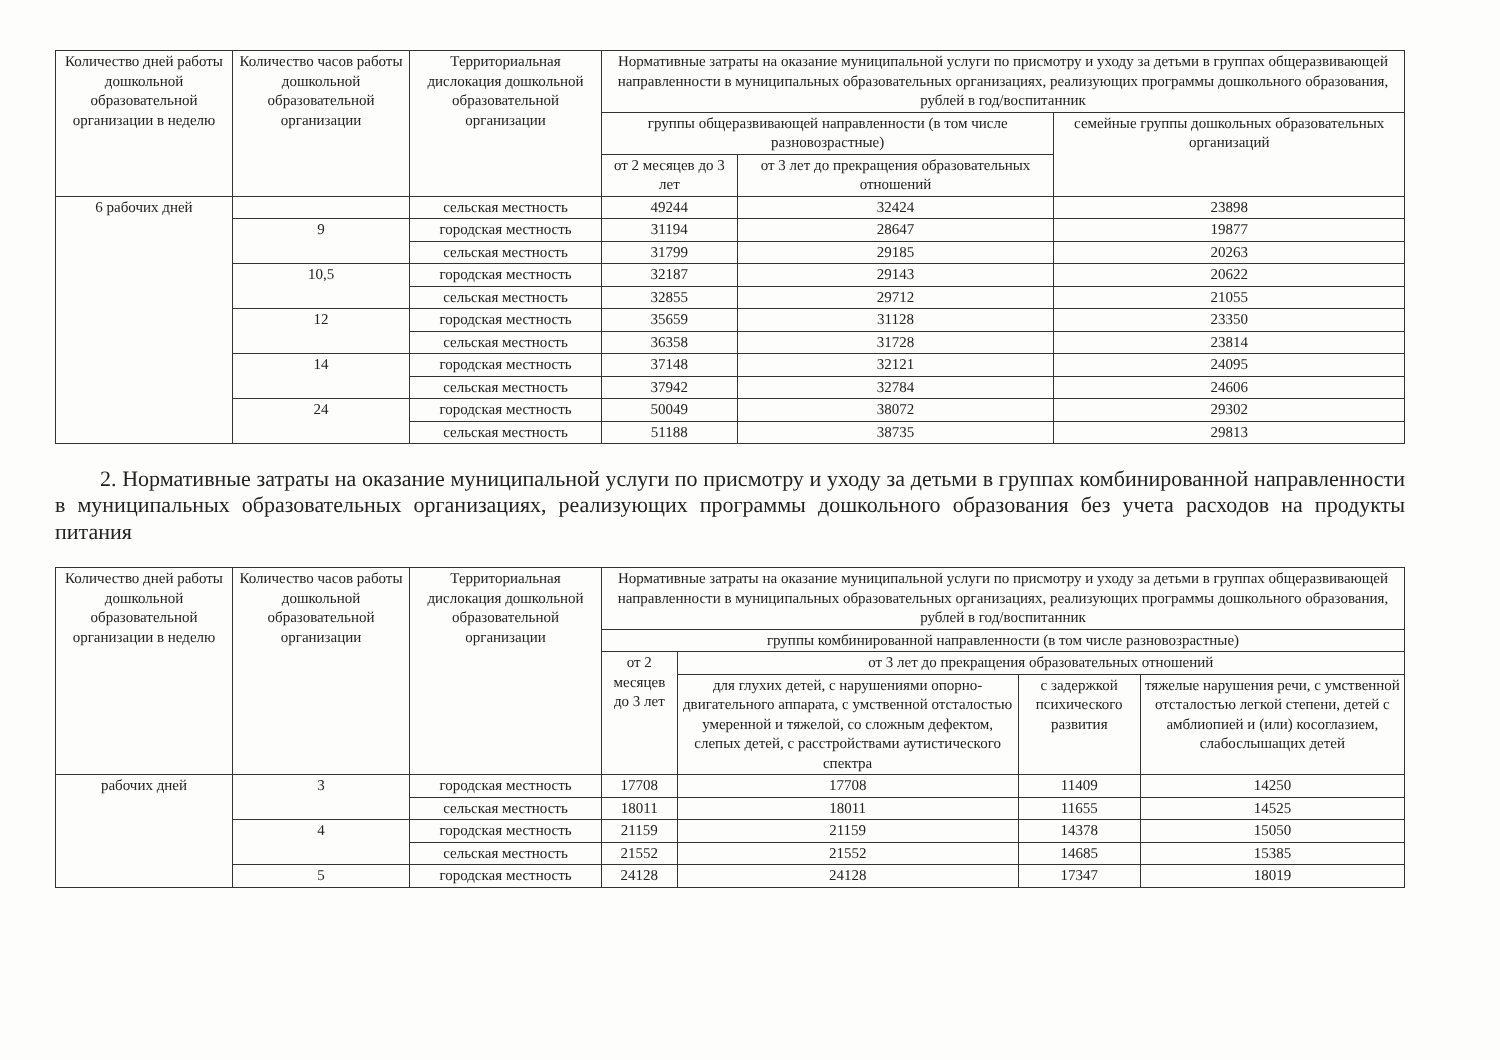| Количество дней работы дошкольной образовательной организации в неделю | Количество часов работы дошкольной образовательной организации | Территориальная дислокация дошкольной образовательной организации | Нормативные затраты на оказание муниципальной услуги по присмотру и уходу за детьми в группах общеразвивающей направленности в муниципальных образовательных организациях, реализующих программы дошкольного образования, рублей в год/воспитанник | | |
| --- | --- | --- | --- | --- | --- |
| | | | группы общеразвивающей направленности (в том числе разновозрастные) | | семейные группы дошкольных образовательных организаций |
| | | | от 2 месяцев до 3 лет | от 3 лет до прекращения образовательных отношений | |
| 6 рабочих дней | | сельская местность | 49244 | 32424 | 23898 |
| | 9 | городская местность | 31194 | 28647 | 19877 |
| | | сельская местность | 31799 | 29185 | 20263 |
| | 10,5 | городская местность | 32187 | 29143 | 20622 |
| | | сельская местность | 32855 | 29712 | 21055 |
| | 12 | городская местность | 35659 | 31128 | 23350 |
| | | сельская местность | 36358 | 31728 | 23814 |
| | 14 | городская местность | 37148 | 32121 | 24095 |
| | | сельская местность | 37942 | 32784 | 24606 |
| | 24 | городская местность | 50049 | 38072 | 29302 |
| | | сельская местность | 51188 | 38735 | 29813 |
2. Нормативные затраты на оказание муниципальной услуги по присмотру и уходу за детьми в группах комбинированной направленности в муниципальных образовательных организациях, реализующих программы дошкольного образования без учета расходов на продукты питания
| Количество дней работы дошкольной образовательной организации в неделю | Количество часов работы дошкольной образовательной организации | Территориальная дислокация дошкольной образовательной организации | Нормативные затраты на оказание муниципальной услуги по присмотру и уходу за детьми в группах общеразвивающей направленности в муниципальных образовательных организациях, реализующих программы дошкольного образования, рублей в год/воспитанник | | | |
| --- | --- | --- | --- | --- | --- | --- |
| | | | группы комбинированной направленности (в том числе разновозрастные) | | | |
| | | | от 2 месяцев до 3 лет | от 3 лет до прекращения образовательных отношений | | |
| | | | | для глухих детей, с нарушениями опорно-двигательного аппарата, с умственной отсталостью умеренной и тяжелой, со сложным дефектом, слепых детей, с расстройствами аутистического спектра | с задержкой психического развития | тяжелые нарушения речи, с умственной отсталостью легкой степени, детей с амблиопией и (или) косоглазием, слабослышащих детей |
| рабочих дней | 3 | городская местность | 17708 | 17708 | 11409 | 14250 |
| | | сельская местность | 18011 | 18011 | 11655 | 14525 |
| | 4 | городская местность | 21159 | 21159 | 14378 | 15050 |
| | | сельская местность | 21552 | 21552 | 14685 | 15385 |
| | 5 | городская местность | 24128 | 24128 | 17347 | 18019 |